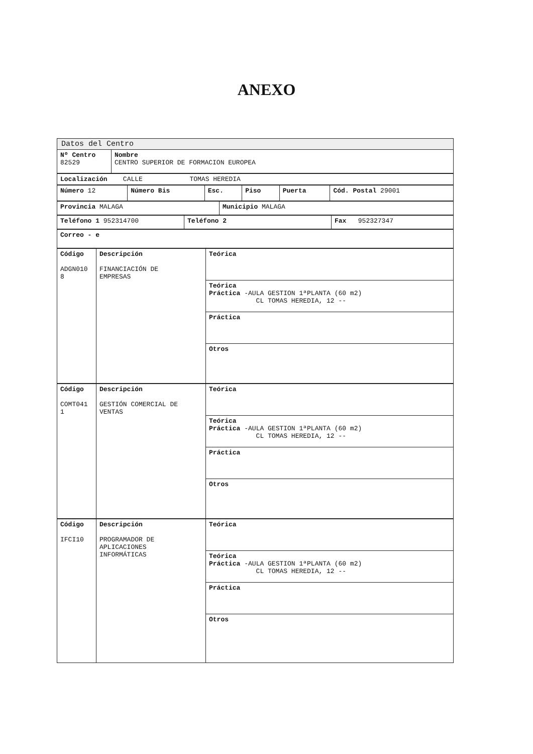ANEXO
| Datos del Centro | |
| Nº Centro 82529 | Nombre CENTRO SUPERIOR DE FORMACION EUROPEA |
| Localización CALLE TOMAS HEREDIA |
| Número 12 | Número Bis | Esc. | Piso | Puerta | Cód. Postal 29001 |
| Provincia MALAGA | Municipio MALAGA |
| Teléfono 1 952314700 | Teléfono 2 | Fax 952327347 |
| Correo - e |
| Código ADGN010 8 | Descripción FINANCIACIÓN DE EMPRESAS | Teórica |
| | | Teórica Práctica -AULA GESTION 1ªPLANTA (60 m2) CL TOMAS HEREDIA, 12 -- |
| | | Práctica |
| | | Otros |
| Código COMT041 1 | Descripción GESTIÓN COMERCIAL DE VENTAS | Teórica |
| | | Teórica Práctica -AULA GESTION 1ªPLANTA (60 m2) CL TOMAS HEREDIA, 12 -- |
| | | Práctica |
| | | Otros |
| Código IFCI10 | Descripción PROGRAMADOR DE APLICACIONES INFORMÁTICAS | Teórica |
| | | Teórica Práctica -AULA GESTION 1ªPLANTA (60 m2) CL TOMAS HEREDIA, 12 -- |
| | | Práctica |
| | | Otros |